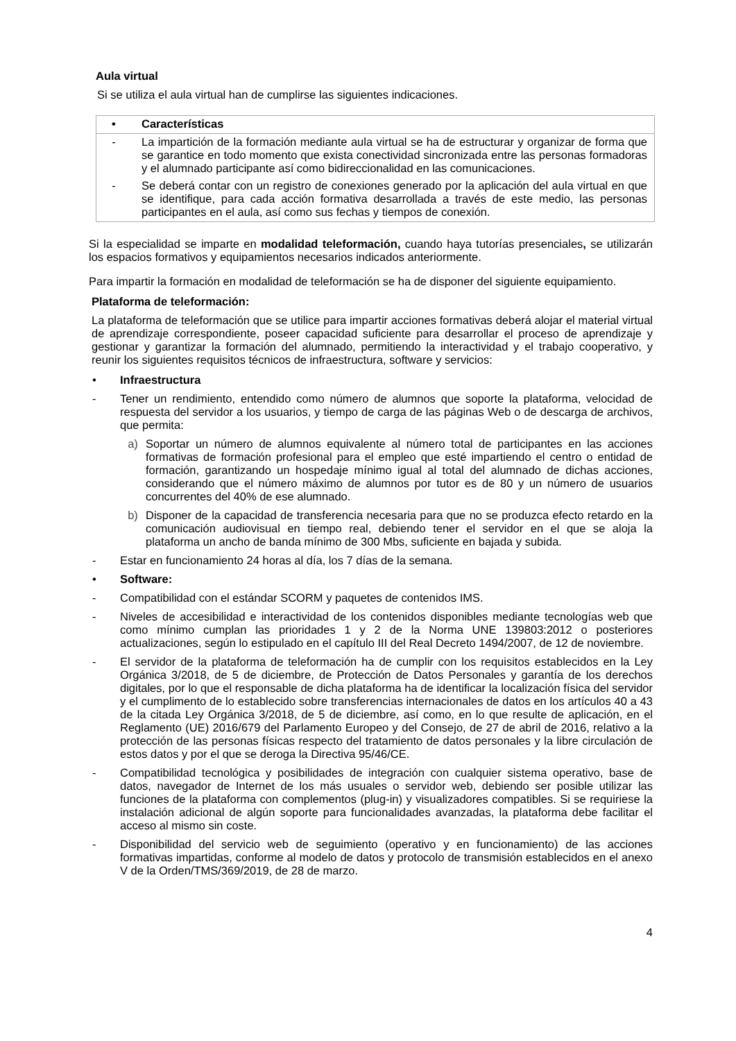Aula virtual
Si se utiliza el aula virtual han de cumplirse las siguientes indicaciones.
| • | Características |
| - | La impartición de la formación mediante aula virtual se ha de estructurar y organizar de forma que se garantice en todo momento que exista conectividad sincronizada entre las personas formadoras y el alumnado participante así como bidireccionalidad en las comunicaciones. |
| - | Se deberá contar con un registro de conexiones generado por la aplicación del aula virtual en que se identifique, para cada acción formativa desarrollada a través de este medio, las personas participantes en el aula, así como sus fechas y tiempos de conexión. |
Si la especialidad se imparte en modalidad teleformación, cuando haya tutorías presenciales, se utilizarán los espacios formativos y equipamientos necesarios indicados anteriormente.
Para impartir la formación en modalidad de teleformación se ha de disponer del siguiente equipamiento.
Plataforma de teleformación:
La plataforma de teleformación que se utilice para impartir acciones formativas deberá alojar el material virtual de aprendizaje correspondiente, poseer capacidad suficiente para desarrollar el proceso de aprendizaje y gestionar y garantizar la formación del alumnado, permitiendo la interactividad y el trabajo cooperativo, y reunir los siguientes requisitos técnicos de infraestructura, software y servicios:
• Infraestructura
- Tener un rendimiento, entendido como número de alumnos que soporte la plataforma, velocidad de respuesta del servidor a los usuarios, y tiempo de carga de las páginas Web o de descarga de archivos, que permita:
a) Soportar un número de alumnos equivalente al número total de participantes en las acciones formativas de formación profesional para el empleo que esté impartiendo el centro o entidad de formación, garantizando un hospedaje mínimo igual al total del alumnado de dichas acciones, considerando que el número máximo de alumnos por tutor es de 80 y un número de usuarios concurrentes del 40% de ese alumnado.
b) Disponer de la capacidad de transferencia necesaria para que no se produzca efecto retardo en la comunicación audiovisual en tiempo real, debiendo tener el servidor en el que se aloja la plataforma un ancho de banda mínimo de 300 Mbs, suficiente en bajada y subida.
- Estar en funcionamiento 24 horas al día, los 7 días de la semana.
• Software:
- Compatibilidad con el estándar SCORM y paquetes de contenidos IMS.
- Niveles de accesibilidad e interactividad de los contenidos disponibles mediante tecnologías web que como mínimo cumplan las prioridades 1 y 2 de la Norma UNE 139803:2012 o posteriores actualizaciones, según lo estipulado en el capítulo III del Real Decreto 1494/2007, de 12 de noviembre.
- El servidor de la plataforma de teleformación ha de cumplir con los requisitos establecidos en la Ley Orgánica 3/2018, de 5 de diciembre, de Protección de Datos Personales y garantía de los derechos digitales, por lo que el responsable de dicha plataforma ha de identificar la localización física del servidor y el cumplimento de lo establecido sobre transferencias internacionales de datos en los artículos 40 a 43 de la citada Ley Orgánica 3/2018, de 5 de diciembre, así como, en lo que resulte de aplicación, en el Reglamento (UE) 2016/679 del Parlamento Europeo y del Consejo, de 27 de abril de 2016, relativo a la protección de las personas físicas respecto del tratamiento de datos personales y la libre circulación de estos datos y por el que se deroga la Directiva 95/46/CE.
- Compatibilidad tecnológica y posibilidades de integración con cualquier sistema operativo, base de datos, navegador de Internet de los más usuales o servidor web, debiendo ser posible utilizar las funciones de la plataforma con complementos (plug-in) y visualizadores compatibles. Si se requiriese la instalación adicional de algún soporte para funcionalidades avanzadas, la plataforma debe facilitar el acceso al mismo sin coste.
- Disponibilidad del servicio web de seguimiento (operativo y en funcionamiento) de las acciones formativas impartidas, conforme al modelo de datos y protocolo de transmisión establecidos en el anexo V de la Orden/TMS/369/2019, de 28 de marzo.
4